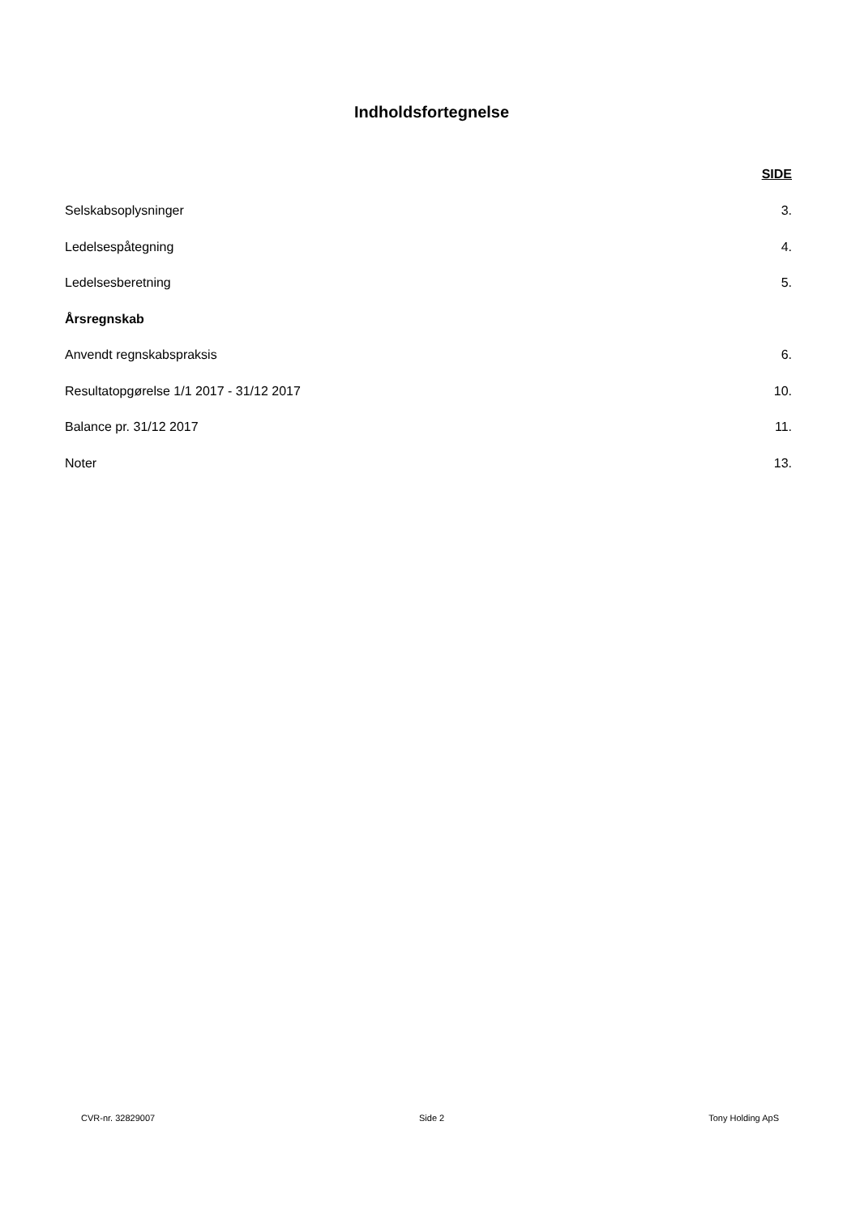Indholdsfortegnelse
SIDE
Selskabsoplysninger 3.
Ledelsespåtegning 4.
Ledelsesberetning 5.
Årsregnskab
Anvendt regnskabspraksis 6.
Resultatopgørelse 1/1 2017 - 31/12 2017 10.
Balance pr. 31/12 2017 11.
Noter 13.
CVR-nr. 32829007 Side 2 Tony Holding ApS